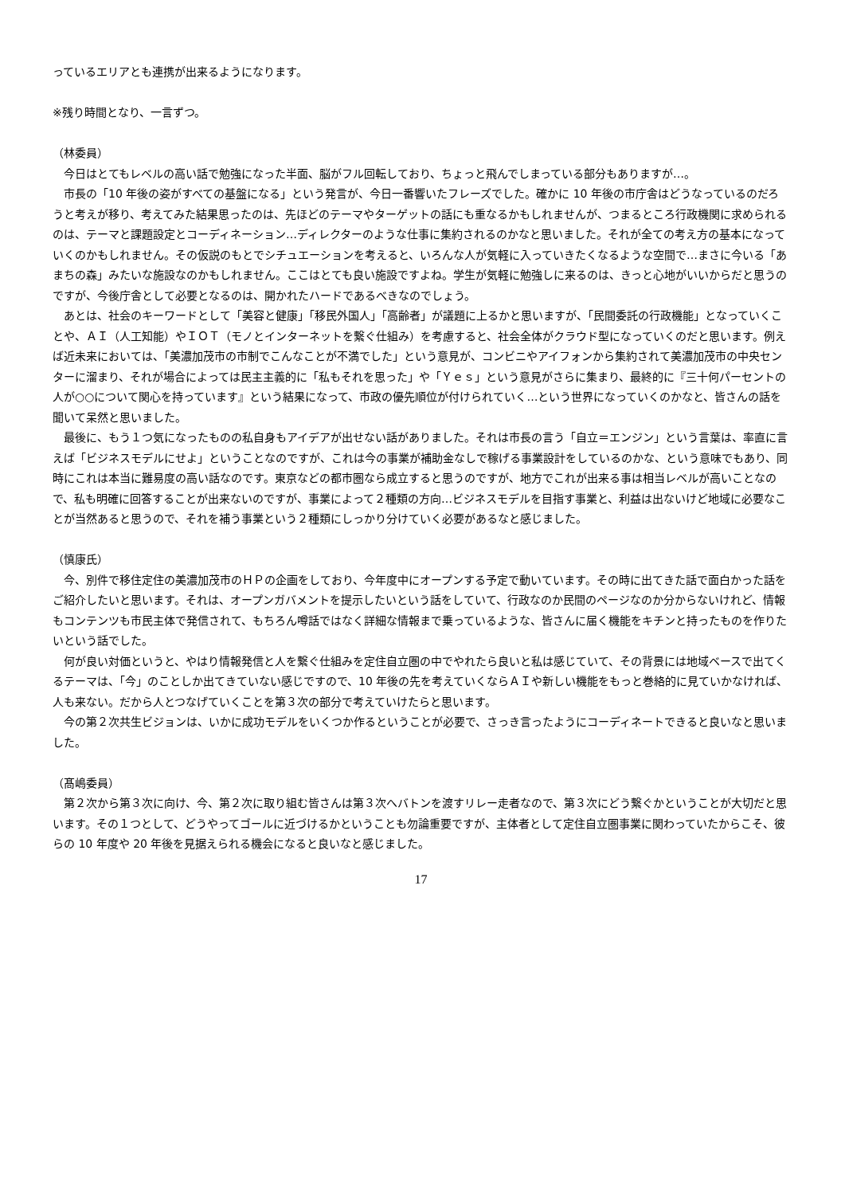っているエリアとも連携が出来るようになります。
※残り時間となり、一言ずつ。
（林委員）
　今日はとてもレベルの高い話で勉強になった半面、脳がフル回転しており、ちょっと飛んでしまっている部分もありますが…。
　市長の「10 年後の姿がすべての基盤になる」という発言が、今日一番響いたフレーズでした。確かに 10 年後の市庁舎はどうなっているのだろうと考えが移り、考えてみた結果思ったのは、先ほどのテーマやターゲットの話にも重なるかもしれませんが、つまるところ行政機関に求められるのは、テーマと課題設定とコーディネーション…ディレクターのような仕事に集約されるのかなと思いました。それが全ての考え方の基本になっていくのかもしれません。その仮説のもとでシチュエーションを考えると、いろんな人が気軽に入っていきたくなるような空間で…まさに今いる「あまちの森」みたいな施設なのかもしれません。ここはとても良い施設ですよね。学生が気軽に勉強しに来るのは、きっと心地がいいからだと思うのですが、今後庁舎として必要となるのは、開かれたハードであるべきなのでしょう。
　あとは、社会のキーワードとして「美容と健康」「移民外国人」「高齢者」が議題に上るかと思いますが、「民間委託の行政機能」となっていくことや、ＡＩ（人工知能）やＩＯＴ（モノとインターネットを繋ぐ仕組み）を考慮すると、社会全体がクラウド型になっていくのだと思います。例えば近未来においては、「美濃加茂市の市制でこんなことが不満でした」という意見が、コンビニやアイフォンから集約されて美濃加茂市の中央センターに溜まり、それが場合によっては民主主義的に「私もそれを思った」や「Ｙｅｓ」という意見がさらに集まり、最終的に『三十何パーセントの人が○○について関心を持っています』という結果になって、市政の優先順位が付けられていく…という世界になっていくのかなと、皆さんの話を聞いて呆然と思いました。
　最後に、もう１つ気になったものの私自身もアイデアが出せない話がありました。それは市長の言う「自立＝エンジン」という言葉は、率直に言えば「ビジネスモデルにせよ」ということなのですが、これは今の事業が補助金なしで稼げる事業設計をしているのかな、という意味でもあり、同時にこれは本当に難易度の高い話なのです。東京などの都市圏なら成立すると思うのですが、地方でこれが出来る事は相当レベルが高いことなので、私も明確に回答することが出来ないのですが、事業によって２種類の方向…ビジネスモデルを目指す事業と、利益は出ないけど地域に必要なことが当然あると思うので、それを補う事業という２種類にしっかり分けていく必要があるなと感じました。
（慎康氏）
　今、別件で移住定住の美濃加茂市のＨＰの企画をしており、今年度中にオープンする予定で動いています。その時に出てきた話で面白かった話をご紹介したいと思います。それは、オープンガバメントを提示したいという話をしていて、行政なのか民間のページなのか分からないけれど、情報もコンテンツも市民主体で発信されて、もちろん噂話ではなく詳細な情報まで乗っているような、皆さんに届く機能をキチンと持ったものを作りたいという話でした。
　何が良い対価というと、やはり情報発信と人を繋ぐ仕組みを定住自立圏の中でやれたら良いと私は感じていて、その背景には地域ベースで出てくるテーマは、「今」のことしか出てきていない感じですので、10 年後の先を考えていくならＡＩや新しい機能をもっと巻絡的に見ていかなければ、人も来ない。だから人とつなげていくことを第３次の部分で考えていけたらと思います。
　今の第２次共生ビジョンは、いかに成功モデルをいくつか作るということが必要で、さっき言ったようにコーディネートできると良いなと思いました。
（髙嶋委員）
　第２次から第３次に向け、今、第２次に取り組む皆さんは第３次へバトンを渡すリレー走者なので、第３次にどう繋ぐかということが大切だと思います。その１つとして、どうやってゴールに近づけるかということも勿論重要ですが、主体者として定住自立圏事業に関わっていたからこそ、彼らの 10 年度や 20 年後を見据えられる機会になると良いなと感じました。
17